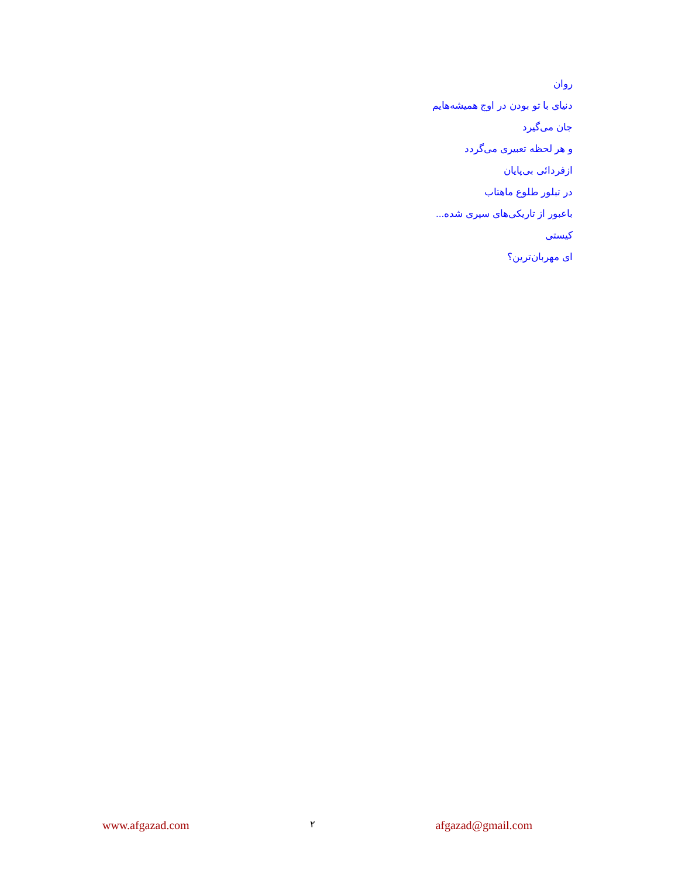روان
دنیای با تو بودن در اوج همیشه‌هایم
جان می‌گیرد
و هر لحظه تعبیری می‌گردد
ازفردائی بی‌پایان
در تبلور طلوع ماهتاب
باعبور از تاریکی‌های سپری شده...
کیستی
ای مهربان‌ترین؟
www.afgazad.com ۲ afgazad@gmail.com